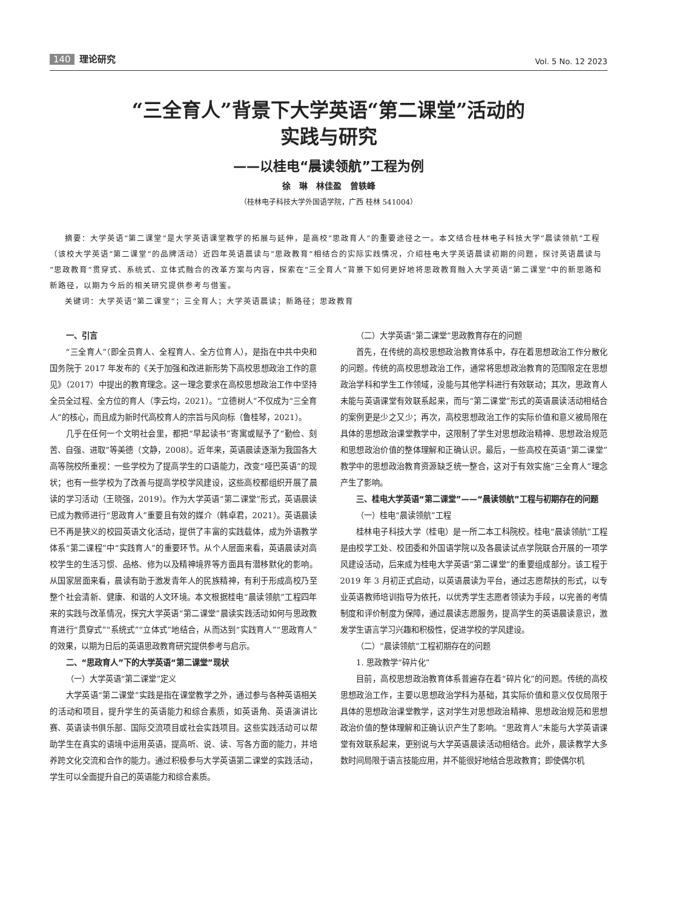140 理论研究
Vol. 5 No. 12 2023
“三全育人”背景下大学英语“第二课堂”活动的
实践与研究
——以桂电“晨读领航”工程为例
徐　琳　林佳盈　曾轶峰
（桂林电子科技大学外国语学院，广西 桂林 541004）
摘要：大学英语“第二课堂”是大学英语课堂教学的拓展与延伸，是高校“思政育人”的重要途径之一。本文结合桂林电子科技大学“晨读领航”工程（该校大学英语“第二课堂”的品牌活动）近四年英语晨读与“思政教育”相结合的实际实践情况，介绍桂电大学英语晨读初期的问题，探讨英语晨读与“思政教育”贯穿式、系统式、立体式融合的改革方案与内容，探索在“三全育人”背景下如何更好地将思政教育融入大学英语“第二课堂”中的新思路和新路径，以期为今后的相关研究提供参考与借鉴。
关键词：大学英语“第二课堂”；三全育人；大学英语晨读；新路径；思政教育
一、引言
“三全育人”（即全员育人、全程育人、全方位育人），是指在中共中央和国务院于 2017 年发布的《关于加强和改进新形势下高校思想政治工作的意见》（2017）中提出的教育理念。这一理念要求在高校思想政治工作中坚持全员全过程、全方位的育人（李云均，2021）。“立德树人”不仅成为“三全育人”的核心，而且成为新时代高校育人的宗旨与风向标（鲁桂琴，2021）。
几乎在任何一个文明社会里，都把“早起读书”寄寓或赋予了“勤俭、刻苦、自强、进取”等美德（文静，2008）。近年来，英语晨读逐渐为我国各大高等院校所重视：一些学校为了提高学生的口语能力，改变“哑巴英语”的现状；也有一些学校为了改善与提高学校学风建设，这些高校都组织开展了晨读的学习活动（王晓强，2019）。作为大学英语“第二课堂”形式，英语晨读已成为教师进行“思政育人”重要且有效的媒介（韩卓君，2021）。英语晨读已不再是狭义的校园英语文化活动，提供了丰富的实践载体，成为外语教学体系“第二课程”中“实践育人”的重要环节。从个人层面来看，英语晨读对高校学生的生活习惯、品格、修为以及精神境界等方面具有潜移默化的影响。从国家层面来看，晨读有助于激发青年人的民族精神，有利于形成高校乃至整个社会清新、健康、和谐的人文环境。本文根据桂电“晨读领航”工程四年来的实践与改革情况，探究大学英语“第二课堂”晨读实践活动如何与思政教育进行“贯穿式”“系统式”“立体式”地结合，从而达到“实践育人”“思政育人”的效果，以期为日后的英语思政教育研究提供参考与启示。
二、“思政育人”下的大学英语“第二课堂”现状
（一）大学英语“第二课堂”定义
大学英语“第二课堂”实践是指在课堂教学之外，通过参与各种英语相关的活动和项目，提升学生的英语能力和综合素质，如英语角、英语演讲比赛、英语读书俱乐部、国际交流项目或社会实践项目。这些实践活动可以帮助学生在真实的语境中运用英语，提高听、说、读、写各方面的能力，并培养跨文化交流和合作的能力。通过积极参与大学英语第二课堂的实践活动，学生可以全面提升自己的英语能力和综合素质。
（二）大学英语“第二课堂”思政教育存在的问题
首先，在传统的高校思想政治教育体系中，存在着思想政治工作分散化的问题。传统的高校思想政治工作，通常将思想政治教育的范围限定在思想政治学科和学生工作领域，没能与其他学科进行有效联动；其次，思政育人未能与英语课堂有效联系起来，而与“第二课堂”形式的英语晨读活动相结合的案例更是少之又少；再次，高校思想政治工作的实际价值和意义被局限在具体的思想政治课堂教学中，这限制了学生对思想政治精神、思想政治规范和思想政治价值的整体理解和正确认识。最后，一些高校在英语“第二课堂”教学中的思想政治教育资源缺乏统一整合，这对于有效实施“三全育人”理念产生了影响。
三、桂电大学英语“第二课堂”——“晨读领航”工程与初期存在的问题
（一）桂电“晨读领航”工程
桂林电子科技大学（桂电）是一所二本工科院校。桂电“晨读领航”工程是由校学工处、校团委和外国语学院以及各晨读试点学院联合开展的一项学风建设活动，后来成为桂电大学英语“第二课堂”的重要组成部分。该工程于 2019 年 3 月初正式启动，以英语晨读为平台，通过志愿帮扶的形式，以专业英语教师培训指导为依托，以优秀学生志愿者领读为手段，以完善的考情制度和评价制度为保障，通过晨读志愿服务，提高学生的英语晨读意识，激发学生语言学习兴趣和积极性，促进学校的学风建设。
（二）“晨读领航”工程初期存在的问题
1. 思政教学“碎片化”
目前，高校思想政治教育体系普遍存在着“碎片化”的问题。传统的高校思想政治工作，主要以思想政治学科为基础，其实际价值和意义仅仅局限于具体的思想政治课堂教学，这对学生对思想政治精神、思想政治规范和思想政治价值的整体理解和正确认识产生了影响。“思政育人”未能与大学英语课堂有效联系起来，更别说与大学英语晨读活动相结合。此外，晨读教学大多数时间局限于语言技能应用，并不能很好地结合思政教育；即使偶尔机